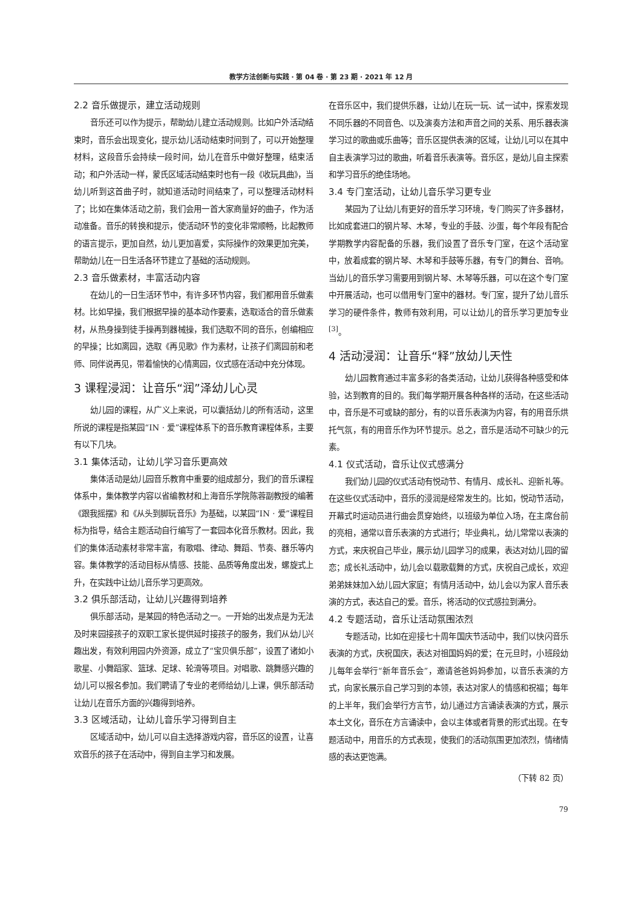教学方法创新与实践 · 第 04 卷 · 第 23 期 · 2021 年 12 月
2.2 音乐做提示，建立活动规则
音乐还可以作为提示，帮助幼儿建立活动规则。比如户外活动结束时，音乐会出现变化，提示幼儿活动结束时间到了，可以开始整理材料，这段音乐会持续一段时间，幼儿在音乐中做好整理，结束活动；和户外活动一样，蒙氏区域活动结束时也有一段《收玩具曲》，当幼儿听到这首曲子时，就知道活动时间结束了，可以整理活动材料了；比如在集体活动之前，我们会用一首大家商量好的曲子，作为活动准备。音乐的转换和提示，使活动环节的变化非常顺畅，比起教师的语言提示，更加自然，幼儿更加喜爱，实际操作的效果更加完美，帮助幼儿在一日生活各环节建立了基础的活动规则。
2.3 音乐做素材，丰富活动内容
在幼儿的一日生活环节中，有许多环节内容，我们都用音乐做素材。比如早操，我们根据早操的基本动作要素，选取适合的音乐做素材，从热身操到徒手操再到器械操，我们选取不同的音乐，创编相应的早操；比如离园，选取《再见歌》作为素材，让孩子们离园前和老师、同伴说再见，带着愉快的心情离园，仪式感在活动中充分体现。
3 课程浸润：让音乐“润”泽幼儿心灵
幼儿园的课程，从广义上来说，可以囊括幼儿的所有活动，这里所说的课程是指某园“IN · 爱”课程体系下的音乐教育课程体系，主要有以下几块。
3.1 集体活动，让幼儿学习音乐更高效
集体活动是幼儿园音乐教育中重要的组成部分，我们的音乐课程体系中，集体教学内容以省编教材和上海音乐学院陈蓉副教授的编著《跟我摇摆》和《从头到脚玩音乐》为基础，以某园“IN · 爱”课程目标为指导，结合主题活动自行编写了一套园本化音乐教材。因此，我们的集体活动素材非常丰富，有歌唱、律动、舞蹈、节奏、器乐等内容。集体教学的活动目标从情感、技能、品质等角度出发，螺旋式上升，在实践中让幼儿音乐学习更高效。
3.2 俱乐部活动，让幼儿兴趣得到培养
俱乐部活动，是某园的特色活动之一。一开始的出发点是为无法及时来园接孩子的双职工家长提供延时接孩子的服务，我们从幼儿兴趣出发，有效利用园内外资源，成立了“宝贝俱乐部”，设置了诸如小歌星、小舞蹈家、篮球、足球、轮滑等项目。对唱歌、跳舞感兴趣的幼儿可以报名参加。我们聘请了专业的老师给幼儿上课，俱乐部活动让幼儿在音乐方面的兴趣得到培养。
3.3 区域活动，让幼儿音乐学习得到自主
区域活动中，幼儿可以自主选择游戏内容，音乐区的设置，让喜欢音乐的孩子在活动中，得到自主学习和发展。
在音乐区中，我们提供乐器，让幼儿在玩一玩、试一试中，探索发现不同乐器的不同音色、以及演奏方法和声音之间的关系、用乐器表演学习过的歌曲或乐曲等；音乐区提供表演的区域，让幼儿可以在其中自主表演学习过的歌曲，听着音乐表演等。音乐区，是幼儿自主探索和学习音乐的绝佳场地。
3.4 专门室活动，让幼儿音乐学习更专业
某园为了让幼儿有更好的音乐学习环境，专门购买了许多器材，比如成套进口的钢片琴、木琴，专业的手鼓、沙蛋，每个年段有配合学期教学内容配备的乐器，我们设置了音乐专门室，在这个活动室中，放着成套的钢片琴、木琴和手鼓等乐器，有专门的舞台、音响。当幼儿的音乐学习需要用到钢片琴、木琴等乐器，可以在这个专门室中开展活动，也可以借用专门室中的器材。专门室，提升了幼儿音乐学习的硬件条件，教师有效利用，可以让幼儿的音乐学习更加专业<sup>[3]</sup>。
4 活动浸润：让音乐“释”放幼儿天性
幼儿园教育通过丰富多彩的各类活动，让幼儿获得各种感受和体验，达到教育的目的。我们每学期开展各种各样的活动，在这些活动中，音乐是不可或缺的部分，有的以音乐表演为内容，有的用音乐烘托气氛，有的用音乐作为环节提示。总之，音乐是活动不可缺少的元素。
4.1 仪式活动，音乐让仪式感满分
我们幼儿园的仪式活动有悦动节、有情月、成长礼、迎新礼等。在这些仪式活动中，音乐的浸润是经常发生的。比如，悦动节活动，开幕式时运动员进行曲会贯穿始终，以班级为单位入场，在主席台前的亮相，通常以音乐表演的方式进行；毕业典礼，幼儿常常以表演的方式，来庆祝自己毕业，展示幼儿园学习的成果，表达对幼儿园的留恋；成长礼活动中，幼儿会以载歌载舞的方式，庆祝自己成长，欢迎弟弟妹妹加入幼儿园大家庭；有情月活动中，幼儿会以为家人音乐表演的方式，表达自己的爱。音乐，将活动的仪式感拉到满分。
4.2 专题活动，音乐让活动氛围浓烈
专题活动，比如在迎接七十周年国庆节活动中，我们以快闪音乐表演的方式，庆祝国庆，表达对祖国妈妈的爱；在元旦时，小班段幼儿每年会举行“新年音乐会”，邀请爸爸妈妈参加，以音乐表演的方式，向家长展示自己学习到的本领，表达对家人的情感和祝福；每年的上半年，我们会举行方言节，幼儿通过方言诵读表演的方式，展示本土文化，音乐在方言诵读中，会以主体或者背景的形式出现。在专题活动中，用音乐的方式表现，使我们的活动氛围更加浓烈，情绪情感的表达更饱满。
（下转 82 页）
79